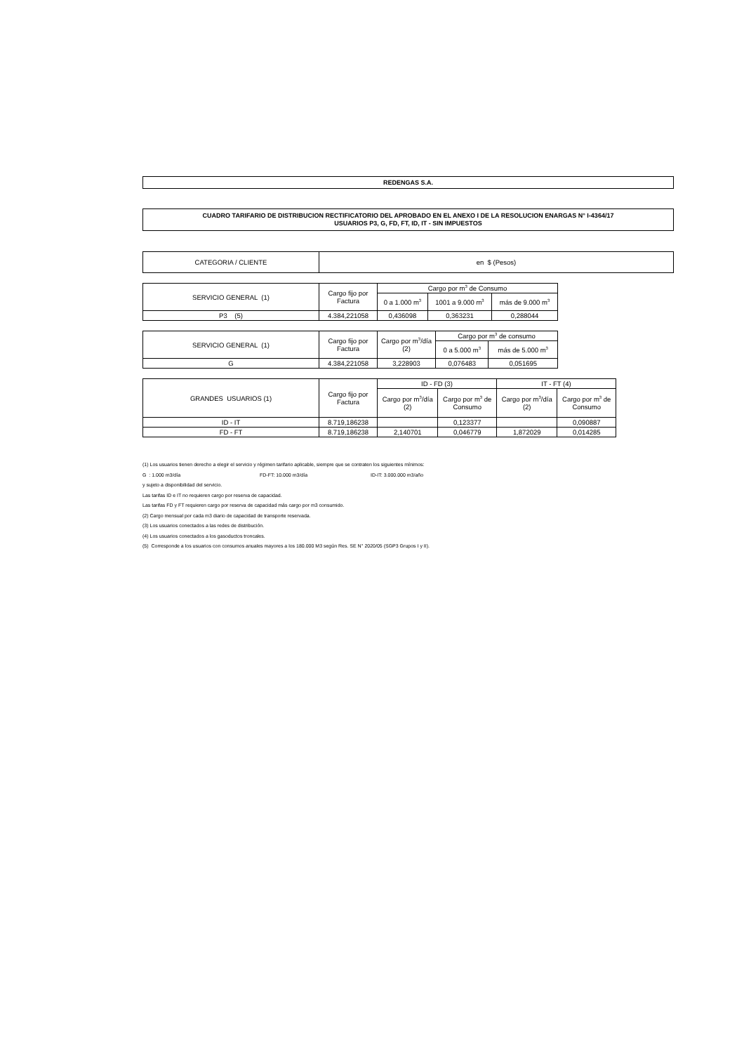REDENGAS S.A.
CUADRO TARIFARIO DE DISTRIBUCION RECTIFICATORIO DEL APROBADO EN EL ANEXO I DE LA RESOLUCION ENARGAS N° I-4364/17
USUARIOS P3, G, FD, FT, ID, IT - SIN IMPUESTOS
| CATEGORIA / CLIENTE | en $ (Pesos) |
| SERVICIO GENERAL (1) | Cargo fijo por Factura | Cargo por m<sup>3</sup> de Consumo | | |
| | | 0 a 1.000 m<sup>3</sup> | 1001 a 9.000 m<sup>3</sup> | más de 9.000 m<sup>3</sup> |
| P3 (5) | 4.384,221058 | 0,436098 | 0,363231 | 0,288044 |
| SERVICIO GENERAL (1) | Cargo fijo por Factura | Cargo por m<sup>3</sup>/día (2) | Cargo por m<sup>3</sup> de consumo | |
| | | | 0 a 5.000 m<sup>3</sup> | más de 5.000 m<sup>3</sup> |
| G | 4.384,221058 | 3,228903 | 0,076483 | 0,051695 |
| GRANDES USUARIOS (1) | Cargo fijo por Factura | ID - FD (3) | | IT - FT (4) | |
| | | Cargo por m<sup>3</sup>/día (2) | Cargo por m<sup>3</sup> de Consumo | Cargo por m<sup>3</sup>/día (2) | Cargo por m<sup>3</sup> de Consumo |
| ID - IT | 8.719,186238 | | 0,123377 | | 0,090887 |
| FD - FT | 8.719,186238 | 2,140701 | 0,046779 | 1,872029 | 0,014285 |
(1) Los usuarios tienen derecho a elegir el servicio y régimen tarifario aplicable, siempre que se contraten los siguientes mínimos:
G : 1.000 m3/día FD-FT: 10.000 m3/día ID-IT: 3.000.000 m3/año
y sujeto a disponibilidad del servicio.
Las tarifas ID e IT no requieren cargo por reserva de capacidad.
Las tarifas FD y FT requieren cargo por reserva de capacidad más cargo por m3 consumido.
(2) Cargo mensual por cada m3 diario de capacidad de transporte reservada.
(3) Los usuarios conectados a las redes de distribución.
(4) Los usuarios conectados a los gasoductos troncales.
(5) Corresponde a los usuarios con consumos anuales mayores a los 180.000 M3 según Res. SE N° 2020/05 (SGP3 Grupos I y II).